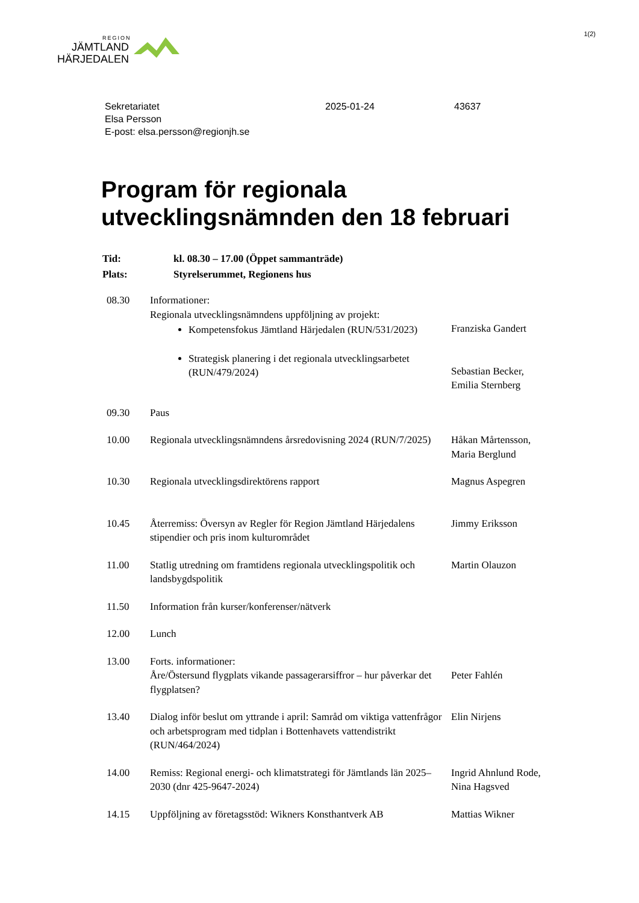1(2)
REGION
JÄMTLAND
HÄRJEDALEN
Sekretariatet
Elsa Persson
E-post: elsa.persson@regionjh.se
2025-01-24 43637
Program för regionala
utvecklingsnämnden den 18 februari
| Tid: | kl. 08.30 – 17.00 (Öppet sammanträde) |
| Plats: | Styrelserummet, Regionens hus |
| 08.30 | Informationer: Regionala utvecklingsnämndens uppföljning av projekt: Kompetensfokus Jämtland Härjedalen (RUN/531/2023) Strategisk planering i det regionala utvecklingsarbetet (RUN/479/2024) | Franziska Gandert Sebastian Becker, Emilia Sternberg |
| 09.30 | Paus | |
| 10.00 | Regionala utvecklingsnämndens årsredovisning 2024 (RUN/7/2025) | Håkan Mårtensson, Maria Berglund |
| 10.30 | Regionala utvecklingsdirektörens rapport | Magnus Aspegren |
| 10.45 | Återremiss: Översyn av Regler för Region Jämtland Härjedalens stipendier och pris inom kulturområdet | Jimmy Eriksson |
| 11.00 | Statlig utredning om framtidens regionala utvecklingspolitik och landsbygdspolitik | Martin Olauzon |
| 11.50 | Information från kurser/konferenser/nätverk | |
| 12.00 | Lunch | |
| 13.00 | Forts. informationer: Åre/Östersund flygplats vikande passagerarsiffror – hur påverkar det flygplatsen? | Peter Fahlén |
| 13.40 | Dialog inför beslut om yttrande i april: Samråd om viktiga vattenfrågor och arbetsprogram med tidplan i Bottenhavets vattendistrikt (RUN/464/2024) | Elin Nirjens |
| 14.00 | Remiss: Regional energi- och klimatstrategi för Jämtlands län 2025–2030 (dnr 425-9647-2024) | Ingrid Ahnlund Rode, Nina Hagsved |
| 14.15 | Uppföljning av företagsstöd: Wikners Konsthantverk AB | Mattias Wikner |